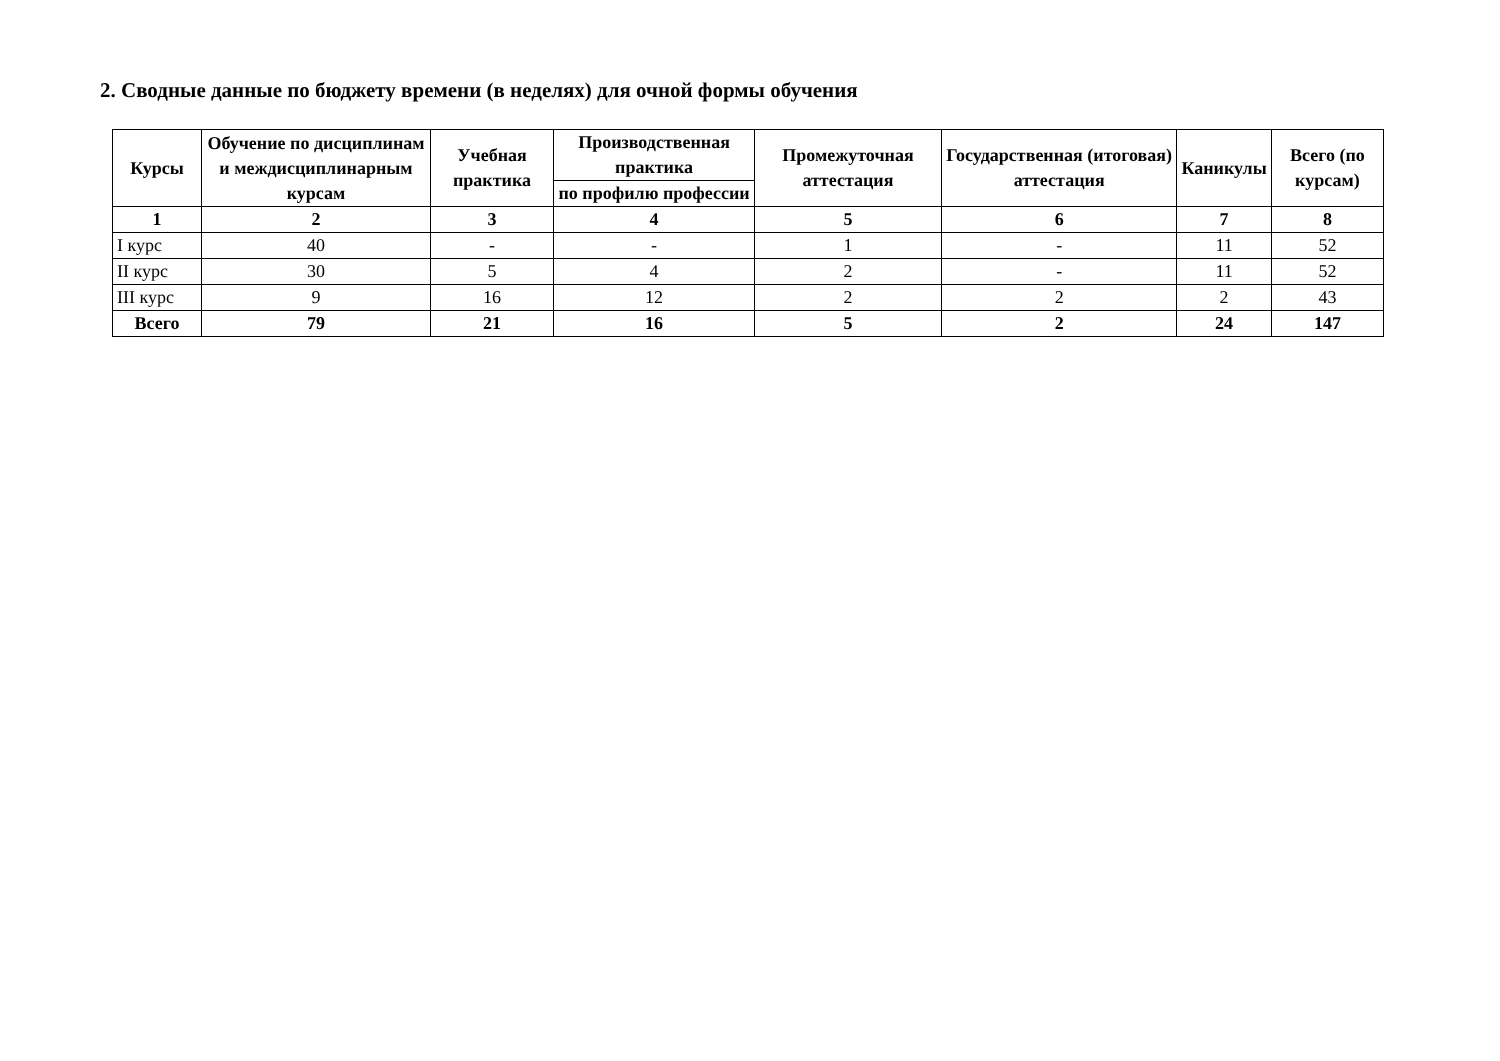2. Сводные данные по бюджету времени (в неделях) для очной формы обучения
| Курсы | Обучение по дисциплинам и междисциплинарным курсам | Учебная практика | Производственная практика | Промежуточная аттестация | Государственная (итоговая) аттестация | Каникулы | Всего (по курсам) |
| --- | --- | --- | --- | --- | --- | --- | --- |
| | | | по профилю профессии | | | | |
| 1 | 2 | 3 | 4 | 5 | 6 | 7 | 8 |
| I курс | 40 | - | - | 1 | - | 11 | 52 |
| II курс | 30 | 5 | 4 | 2 | - | 11 | 52 |
| III курс | 9 | 16 | 12 | 2 | 2 | 2 | 43 |
| Всего | 79 | 21 | 16 | 5 | 2 | 24 | 147 |